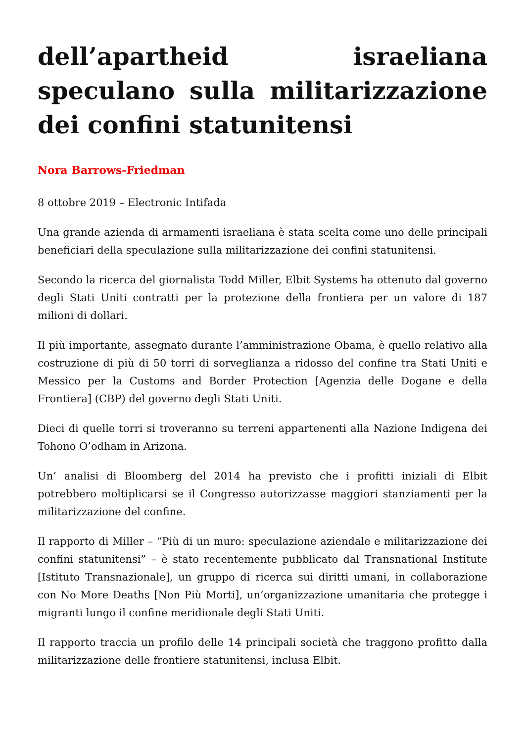dell’apartheid israeliana speculano sulla militarizzazione dei confini statunitensi
Nora Barrows-Friedman
8 ottobre 2019 – Electronic Intifada
Una grande azienda di armamenti israeliana è stata scelta come uno delle principali beneficiari della speculazione sulla militarizzazione dei confini statunitensi.
Secondo la ricerca del giornalista Todd Miller, Elbit Systems ha ottenuto dal governo degli Stati Uniti contratti per la protezione della frontiera per un valore di 187 milioni di dollari.
Il più importante, assegnato durante l’amministrazione Obama, è quello relativo alla costruzione di più di 50 torri di sorveglianza a ridosso del confine tra Stati Uniti e Messico per la Customs and Border Protection [Agenzia delle Dogane e della Frontiera] (CBP) del governo degli Stati Uniti.
Dieci di quelle torri si troveranno su terreni appartenenti alla Nazione Indigena dei Tohono O’odham in Arizona.
Un’ analisi di Bloomberg del 2014 ha previsto che i profitti iniziali di Elbit potrebbero moltiplicarsi se il Congresso autorizzasse maggiori stanziamenti per la militarizzazione del confine.
Il rapporto di Miller – “Più di un muro: speculazione aziendale e militarizzazione dei confini statunitensi” – è stato recentemente pubblicato dal Transnational Institute [Istituto Transnazionale], un gruppo di ricerca sui diritti umani, in collaborazione con No More Deaths [Non Più Morti], un’organizzazione umanitaria che protegge i migranti lungo il confine meridionale degli Stati Uniti.
Il rapporto traccia un profilo delle 14 principali società che traggono profitto dalla militarizzazione delle frontiere statunitensi, inclusa Elbit.